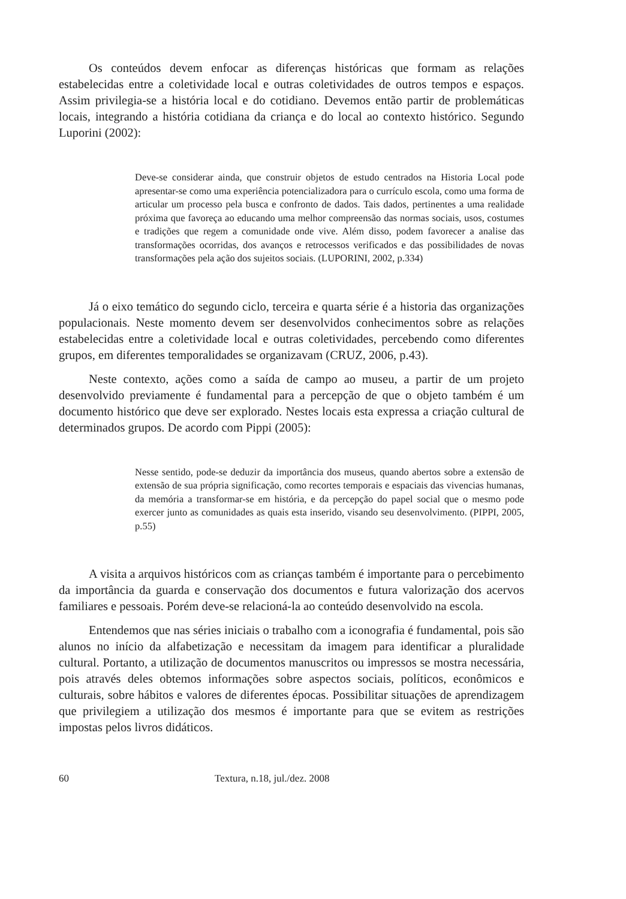Os conteúdos devem enfocar as diferenças históricas que formam as relações estabelecidas entre a coletividade local e outras coletividades de outros tempos e espaços. Assim privilegia-se a história local e do cotidiano. Devemos então partir de problemáticas locais, integrando a história cotidiana da criança e do local ao contexto histórico. Segundo Luporini (2002):
Deve-se considerar ainda, que construir objetos de estudo centrados na Historia Local pode apresentar-se como uma experiência potencializadora para o currículo escola, como uma forma de articular um processo pela busca e confronto de dados. Tais dados, pertinentes a uma realidade próxima que favoreça ao educando uma melhor compreensão das normas sociais, usos, costumes e tradições que regem a comunidade onde vive. Além disso, podem favorecer a analise das transformações ocorridas, dos avanços e retrocessos verificados e das possibilidades de novas transformações pela ação dos sujeitos sociais. (LUPORINI, 2002, p.334)
Já o eixo temático do segundo ciclo, terceira e quarta série é a historia das organizações populacionais. Neste momento devem ser desenvolvidos conhecimentos sobre as relações estabelecidas entre a coletividade local e outras coletividades, percebendo como diferentes grupos, em diferentes temporalidades se organizavam (CRUZ, 2006, p.43).
Neste contexto, ações como a saída de campo ao museu, a partir de um projeto desenvolvido previamente é fundamental para a percepção de que o objeto também é um documento histórico que deve ser explorado. Nestes locais esta expressa a criação cultural de determinados grupos. De acordo com Pippi (2005):
Nesse sentido, pode-se deduzir da importância dos museus, quando abertos sobre a extensão de extensão de sua própria significação, como recortes temporais e espaciais das vivencias humanas, da memória a transformar-se em história, e da percepção do papel social que o mesmo pode exercer junto as comunidades as quais esta inserido, visando seu desenvolvimento. (PIPPI, 2005, p.55)
A visita a arquivos históricos com as crianças também é importante para o percebimento da importância da guarda e conservação dos documentos e futura valorização dos acervos familiares e pessoais. Porém deve-se relacioná-la ao conteúdo desenvolvido na escola.
Entendemos que nas séries iniciais o trabalho com a iconografia é fundamental, pois são alunos no início da alfabetização e necessitam da imagem para identificar a pluralidade cultural. Portanto, a utilização de documentos manuscritos ou impressos se mostra necessária, pois através deles obtemos informações sobre aspectos sociais, políticos, econômicos e culturais, sobre hábitos e valores de diferentes épocas. Possibilitar situações de aprendizagem que privilegiem a utilização dos mesmos é importante para que se evitem as restrições impostas pelos livros didáticos.
60 Textura, n.18, jul./dez. 2008